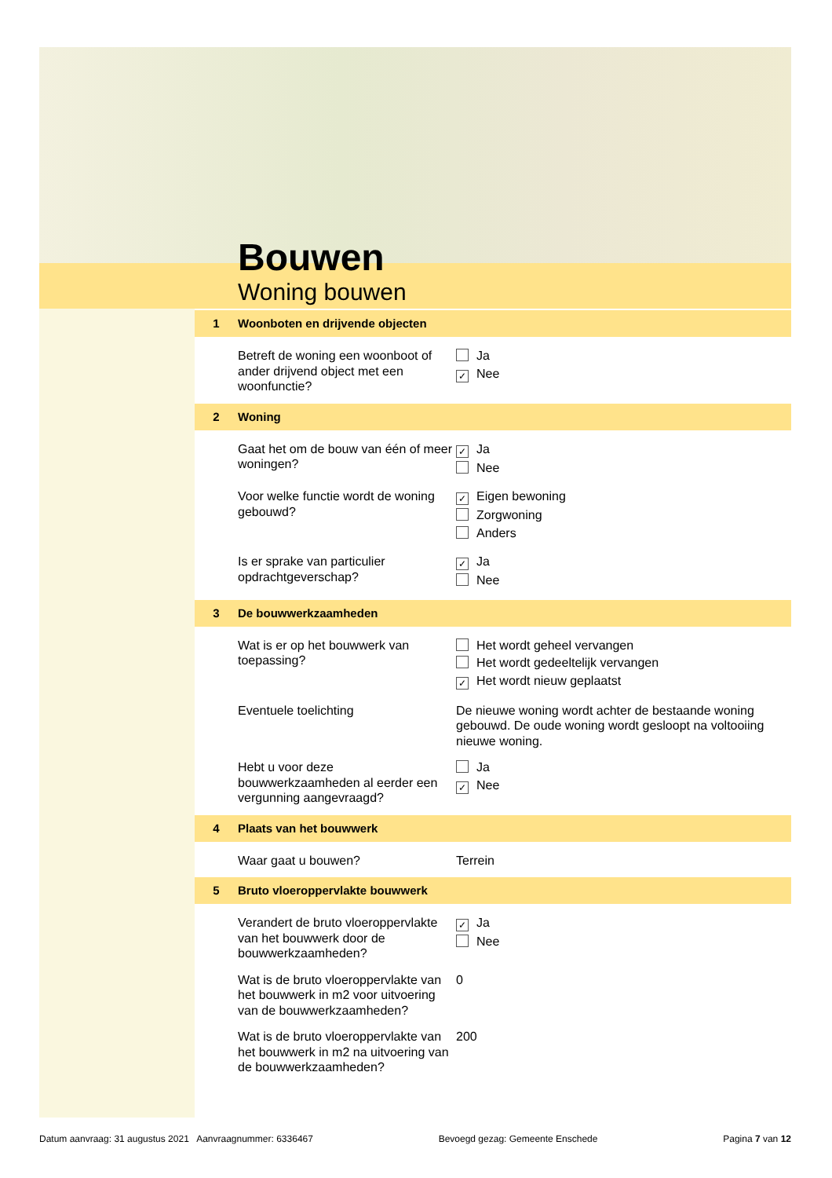Bouwen
Woning bouwen
1 Woonboten en drijvende objecten
Betreft de woning een woonboot of ander drijvend object met een woonfunctie?
Ja
✓ Nee
2 Woning
Gaat het om de bouw van één of meer woningen?
✓ Ja
Nee
Voor welke functie wordt de woning gebouwd?
✓ Eigen bewoning
Zorgwoning
Anders
Is er sprake van particulier opdrachtgeverschap?
✓ Ja
Nee
3 De bouwwerkzaamheden
Wat is er op het bouwwerk van toepassing?
Het wordt geheel vervangen
Het wordt gedeeltelijk vervangen
✓ Het wordt nieuw geplaatst
Eventuele toelichting De nieuwe woning wordt achter de bestaande woning gebouwd. De oude woning wordt gesloopt na voltooiing nieuwe woning.
Hebt u voor deze bouwwerkzaamheden al eerder een vergunning aangevraagd?
Ja
✓ Nee
4 Plaats van het bouwwerk
Waar gaat u bouwen? Terrein
5 Bruto vloeroppervlakte bouwwerk
Verandert de bruto vloeroppervlakte van het bouwwerk door de bouwwerkzaamheden?
✓ Ja
Nee
Wat is de bruto vloeroppervlakte van het bouwwerk in m2 voor uitvoering van de bouwwerkzaamheden?
0
Wat is de bruto vloeroppervlakte van het bouwwerk in m2 na uitvoering van de bouwwerkzaamheden?
200
Datum aanvraag: 31 augustus 2021 Aanvraagnummer: 6336467 Bevoegd gezag: Gemeente Enschede Pagina 7 van 12